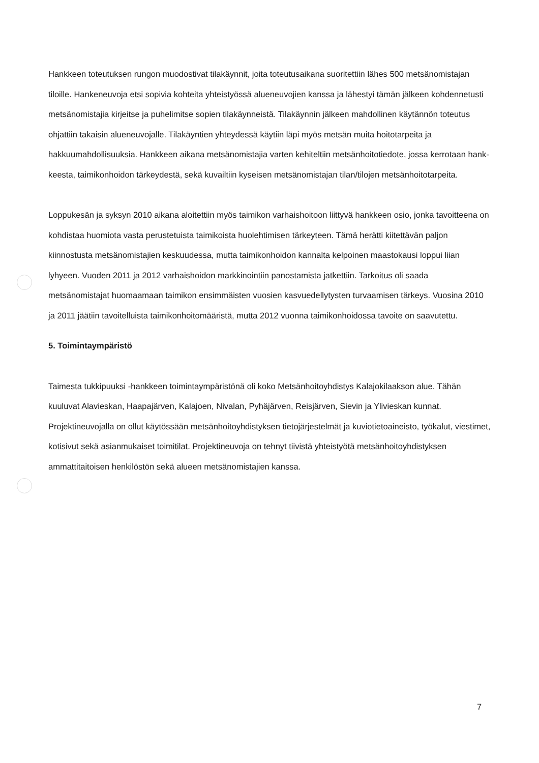Hankkeen toteutuksen rungon muodostivat tilakäynnit, joita toteutusaikana suoritettiin lähes 500 metsänomistajan tiloille. Hankeneuvoja etsi sopivia kohteita yhteistyössä alueneuvojien kanssa ja lähestyi tämän jälkeen kohdennetusti metsänomistajia kirjeitse ja puhelimitse sopien tilakäynneis­tä. Tilakäynnin jälkeen mahdollinen käytännön toteutus ohjattiin takaisin alueneuvojalle. Tilakäyn­tien yhteydessä käytiin läpi myös metsän muita hoitotarpeita ja hakkuumahdollisuuksia. Hankkeen aikana metsänomistajia varten kehiteltiin metsänhoitotiedote, jossa kerrotaan hank­keesta, taimikonhoidon tärkeydestä, sekä kuvailtiin kyseisen metsänomistajan tilan/tilojen met­sänhoitotarpeita.
Loppukesän ja syksyn 2010 aikana aloitettiin myös taimikon varhaishoitoon liittyvä hankkeen osio, jonka tavoitteena on kohdistaa huomiota vasta perustetuista taimikoista huolehtimisen tärkey­teen. Tämä herätti kiitettävän paljon kiinnostusta metsänomistajien keskuudessa, mutta taimi­konhoidon kannalta kelpoinen maastokausi loppui liian lyhyeen. Vuoden 2011 ja 2012 varhaishoi­don markkinointiin panostamista jatkettiin. Tarkoitus oli saada metsänomistajat huomaamaan taimikon ensimmäisten vuosien kasvuedellytysten turvaamisen tärkeys. Vuosina 2010 ja 2011 jää­tiin tavoitelluista taimikonhoitomääristä, mutta 2012 vuonna taimikonhoidossa tavoite on saavu­tettu.
5. Toimintaympäristö
Taimesta tukkipuuksi -hankkeen toimintaympäristönä oli koko Metsänhoitoyhdistys Kalajokilaak­son alue. Tähän kuuluvat Alavieskan, Haapajärven, Kalajoen, Nivalan, Pyhäjärven, Reisjärven, Sie­vin ja Ylivieskan kunnat. Projektineuvojalla on ollut käytössään metsänhoitoyhdistyksen tietojär­jestelmät ja kuviotietoaineisto, työkalut, viestimet, kotisivut sekä asianmukaiset toimitilat. Projek­tineuvoja on tehnyt tiivistä yhteistyötä metsänhoitoyhdistyksen ammattitaitoisen henkilöstön sekä alueen metsänomistajien kanssa.
7